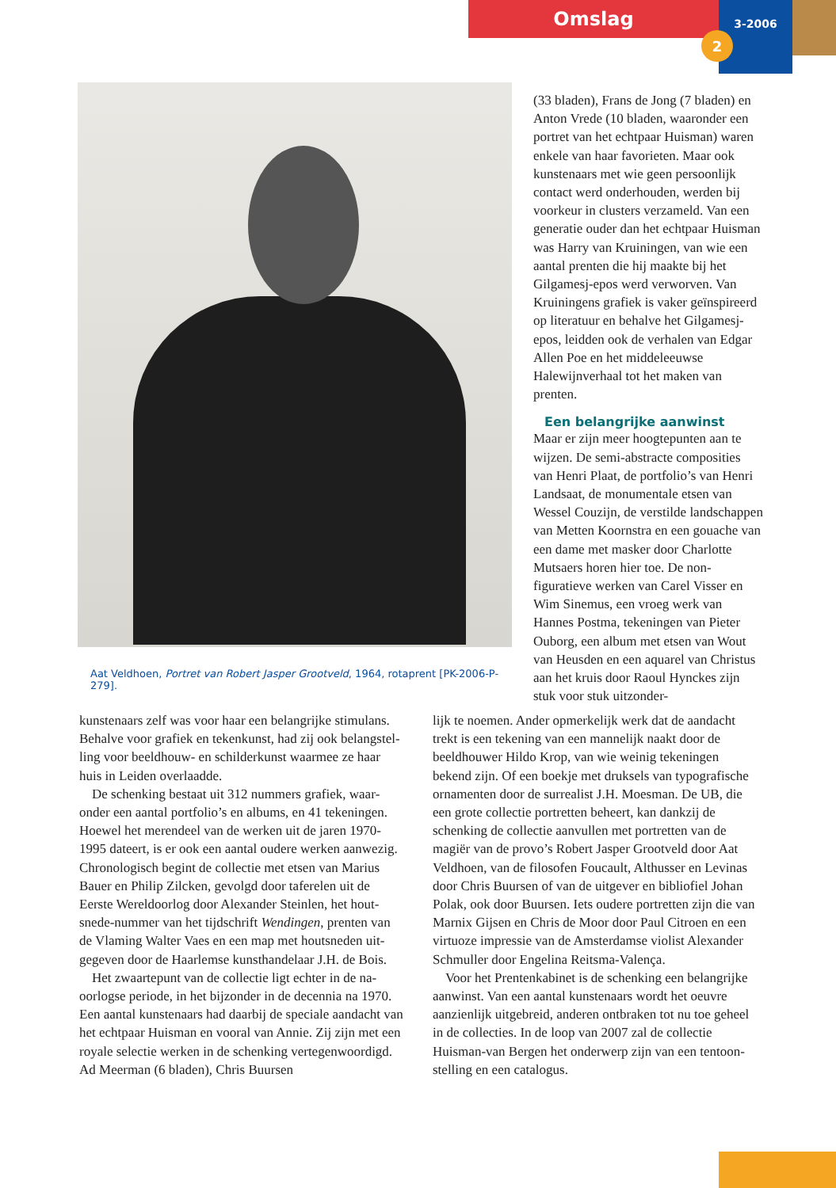Omslag
3-2006
2
Aat Veldhoen, Portret van Robert Jasper Grootveld, 1964, rotaprent [PK-2006-P-279].
(33 bladen), Frans de Jong (7 bladen) en Anton Vrede (10 bladen, waaronder een portret van het echtpaar Huisman) waren enkele van haar favorieten. Maar ook kunstenaars met wie geen persoon­lijk contact werd onderhouden, werden bij voorkeur in clusters verzameld. Van een generatie ouder dan het echtpaar Huisman was Harry van Kruiningen, van wie een aantal prenten die hij maakte bij het Gilgamesj-epos werd verworven. Van Kruiningens grafiek is vaker geïnspireerd op literatuur en behalve het Gilgamesj-epos, leidden ook de verhalen van Edgar Allen Poe en het middeleeuwse Halewijnverhaal tot het maken van prenten.
Een belangrijke aanwinst
Maar er zijn meer hoogtepunten aan te wijzen. De semi-abstracte composities van Henri Plaat, de portfolio’s van Henri Landsaat, de monumentale etsen van Wessel Couzijn, de verstilde land­schappen van Metten Koornstra en een gouache van een dame met masker door Charlotte Mutsaers horen hier toe. De non-figuratieve werken van Carel Visser en Wim Sinemus, een vroeg werk van Hannes Postma, tekeningen van Pieter Ouborg, een album met etsen van Wout van Heusden en een aquarel van Christus aan het kruis door Raoul Hynckes zijn stuk voor stuk uitzonder-
kunstenaars zelf was voor haar een belangrijke stimulans. Behalve voor grafiek en tekenkunst, had zij ook belangstel­ling voor beeldhouw- en schilderkunst waarmee ze haar huis in Leiden overlaadde.
De schenking bestaat uit 312 nummers grafiek, waar­onder een aantal portfolio’s en albums, en 41 tekeningen. Hoewel het merendeel van de werken uit de jaren 1970-1995 dateert, is er ook een aantal oudere werken aanwezig. Chronologisch begint de collectie met etsen van Marius Bauer en Philip Zilcken, gevolgd door taferelen uit de Eerste Wereldoorlog door Alexander Steinlen, het hout­snede-nummer van het tijdschrift Wendingen, prenten van de Vlaming Walter Vaes en een map met houtsneden uit­gegeven door de Haarlemse kunsthandelaar J.H. de Bois.
Het zwaartepunt van de collectie ligt echter in de na­oorlogse periode, in het bijzonder in de decennia na 1970. Een aantal kunstenaars had daarbij de speciale aandacht van het echtpaar Huisman en vooral van Annie. Zij zijn met een royale selectie werken in de schenking vertegen­woordigd. Ad Meerman (6 bladen), Chris Buursen
lijk te noemen. Ander opmerkelijk werk dat de aandacht trekt is een tekening van een mannelijk naakt door de beeldhouwer Hildo Krop, van wie weinig tekeningen bekend zijn. Of een boekje met druksels van typografische ornamenten door de surrealist J.H. Moesman. De UB, die een grote collectie portretten beheert, kan dankzij de schenking de collectie aanvullen met portretten van de magiër van de provo’s Robert Jasper Grootveld door Aat Veldhoen, van de filosofen Foucault, Althusser en Levinas door Chris Buursen of van de uitgever en bibliofiel Johan Polak, ook door Buursen. Iets oudere portretten zijn die van Marnix Gijsen en Chris de Moor door Paul Citroen en een virtuoze impressie van de Amsterdamse violist Alexander Schmuller door Engelina Reitsma-Valença.
Voor het Prentenkabinet is de schenking een belangrijke aanwinst. Van een aantal kunstenaars wordt het oeuvre aanzienlijk uitgebreid, anderen ontbraken tot nu toe geheel in de collecties. In de loop van 2007 zal de collectie Huisman-van Bergen het onderwerp zijn van een tentoon­stelling en een catalogus.